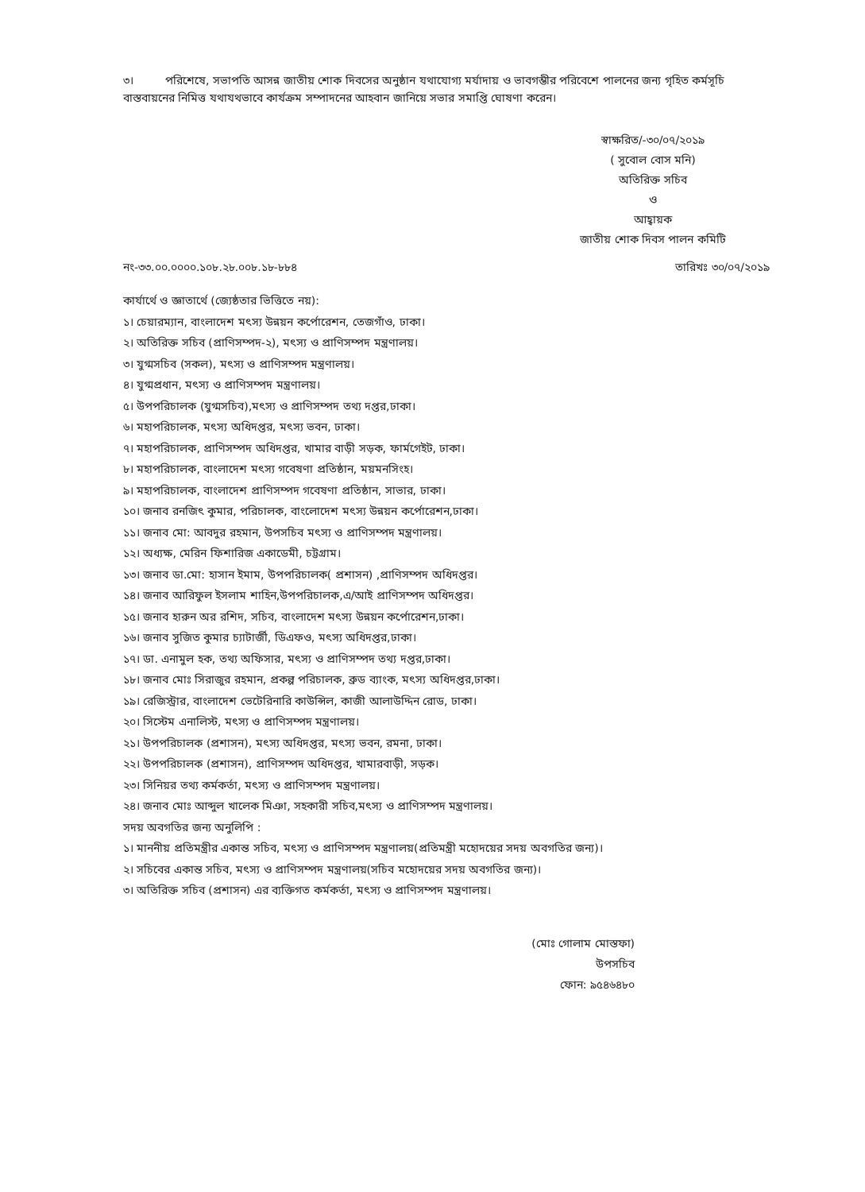৩। পরিশেষে, সভাপতি আসন্ন জাতীয় শোক দিবসের অনুষ্ঠান যথাযোগ্য মর্যাদায় ও ভাবগম্ভীর পরিবেশে পালনের জন্য গৃহিত কর্মসূচি বাস্তবায়নের নিমিত্ত যথাযথভাবে কার্যক্রম সম্পাদনের আহবান জানিয়ে সভার সমাপ্তি ঘোষণা করেন।
স্বাক্ষরিত/-৩০/০৭/২০১৯
( সুবোল বোস মনি)
অতিরিক্ত সচিব
ও
আহ্বায়ক
জাতীয় শোক দিবস পালন কমিটি
নং-৩৩.০০.০০০০.১০৮.২৮.০০৮.১৮-৮৮৪ তারিখঃ ৩০/০৭/২০১৯
কার্যার্থে ও জ্ঞাতার্থে (জ্যেষ্ঠতার ভিত্তিতে নয়):
১। চেয়ারম্যান, বাংলাদেশ মৎস্য উন্নয়ন কর্পোরেশন, তেজগাঁও, ঢাকা।
২। অতিরিক্ত সচিব (প্রাণিসম্পদ-২), মৎস্য ও প্রাণিসম্পদ মন্ত্রণালয়।
৩। যুগ্মসচিব (সকল), মৎস্য ও প্রাণিসম্পদ মন্ত্রণালয়।
৪। যুগ্মপ্রধান, মৎস্য ও প্রাণিসম্পদ মন্ত্রণালয়।
৫। উপপরিচালক (যুগ্মসচিব),মৎস্য ও প্রাণিসম্পদ তথ্য দপ্তর,ঢাকা।
৬। মহাপরিচালক, মৎস্য অধিদপ্তর, মৎস্য ভবন, ঢাকা।
৭। মহাপরিচালক, প্রাণিসম্পদ অধিদপ্তর, খামার বাড়ী সড়ক, ফার্মগেইট, ঢাকা।
৮। মহাপরিচালক, বাংলাদেশ মৎস্য গবেষণা প্রতিষ্ঠান, ময়মনসিংহ।
৯। মহাপরিচালক, বাংলাদেশ প্রাণিসম্পদ গবেষণা প্রতিষ্ঠান, সাভার, ঢাকা।
১০। জনাব রনজিৎ কুমার, পরিচালক, বাংলোদেশ মৎস্য উন্নয়ন কর্পোরেশন,ঢাকা।
১১। জনাব মো: আবদুর রহমান, উপসচিব মৎস্য ও প্রাণিসম্পদ মন্ত্রণালয়।
১২। অধ্যক্ষ, মেরিন ফিশারিজ একাডেমী, চট্টগ্রাম।
১৩। জনাব ডা.মো: হাসান ইমাম, উপপরিচালক( প্রশাসন) ,প্রাণিসম্পদ অধিদপ্তর।
১৪। জনাব আরিফুল ইসলাম শাহিন,উপপরিচালক,এ/আই প্রাণিসম্পদ অধিদপ্তর।
১৫। জনাব হারুন অর রশিদ, সচিব, বাংলাদেশ মৎস্য উন্নয়ন কর্পোরেশন,ঢাকা।
১৬। জনাব সুজিত কুমার চ্যাটার্জী, ডিএফও, মৎস্য অধিদপ্তর,ঢাকা।
১৭। ডা. এনামুল হক, তথ্য অফিসার, মৎস্য ও প্রাণিসম্পদ তথ্য দপ্তর,ঢাকা।
১৮। জনাব মোঃ সিরাজুর রহমান, প্রকল্প পরিচালক, ব্রুড ব্যাংক, মৎস্য অধিদপ্তর,ঢাকা।
১৯। রেজিস্ট্রার, বাংলাদেশ ভেটেরিনারি কাউন্সিল, কাজী আলাউদ্দিন রোড, ঢাকা।
২০। সিস্টেম এনালিস্ট, মৎস্য ও প্রাণিসম্পদ মন্ত্রণালয়।
২১। উপপরিচালক (প্রশাসন), মৎস্য অধিদপ্তর, মৎস্য ভবন, রমনা, ঢাকা।
২২। উপপরিচালক (প্রশাসন), প্রাণিসম্পদ অধিদপ্তর, খামারবাড়ী, সড়ক।
২৩। সিনিয়র তথ্য কর্মকর্তা, মৎস্য ও প্রাণিসম্পদ মন্ত্রণালয়।
২৪। জনাব মোঃ আব্দুল খালেক মিঞা, সহকারী সচিব,মৎস্য ও প্রাণিসম্পদ মন্ত্রণালয়।
সদয় অবগতির জন্য অনুলিপি :
১। মাননীয় প্রতিমন্ত্রীর একান্ত সচিব, মৎস্য ও প্রাণিসম্পদ মন্ত্রণালয়(প্রতিমন্ত্রী মহোদয়ের সদয় অবগতির জন্য)।
২। সচিবের একান্ত সচিব, মৎস্য ও প্রাণিসম্পদ মন্ত্রণালয়(সচিব মহোদয়ের সদয় অবগতির জন্য)।
৩। অতিরিক্ত সচিব (প্রশাসন) এর ব্যক্তিগত কর্মকর্তা, মৎস্য ও প্রাণিসম্পদ মন্ত্রণালয়।
(মোঃ গোলাম মোস্তফা)
উপসচিব
ফোন: ৯৫৪৬৪৮০